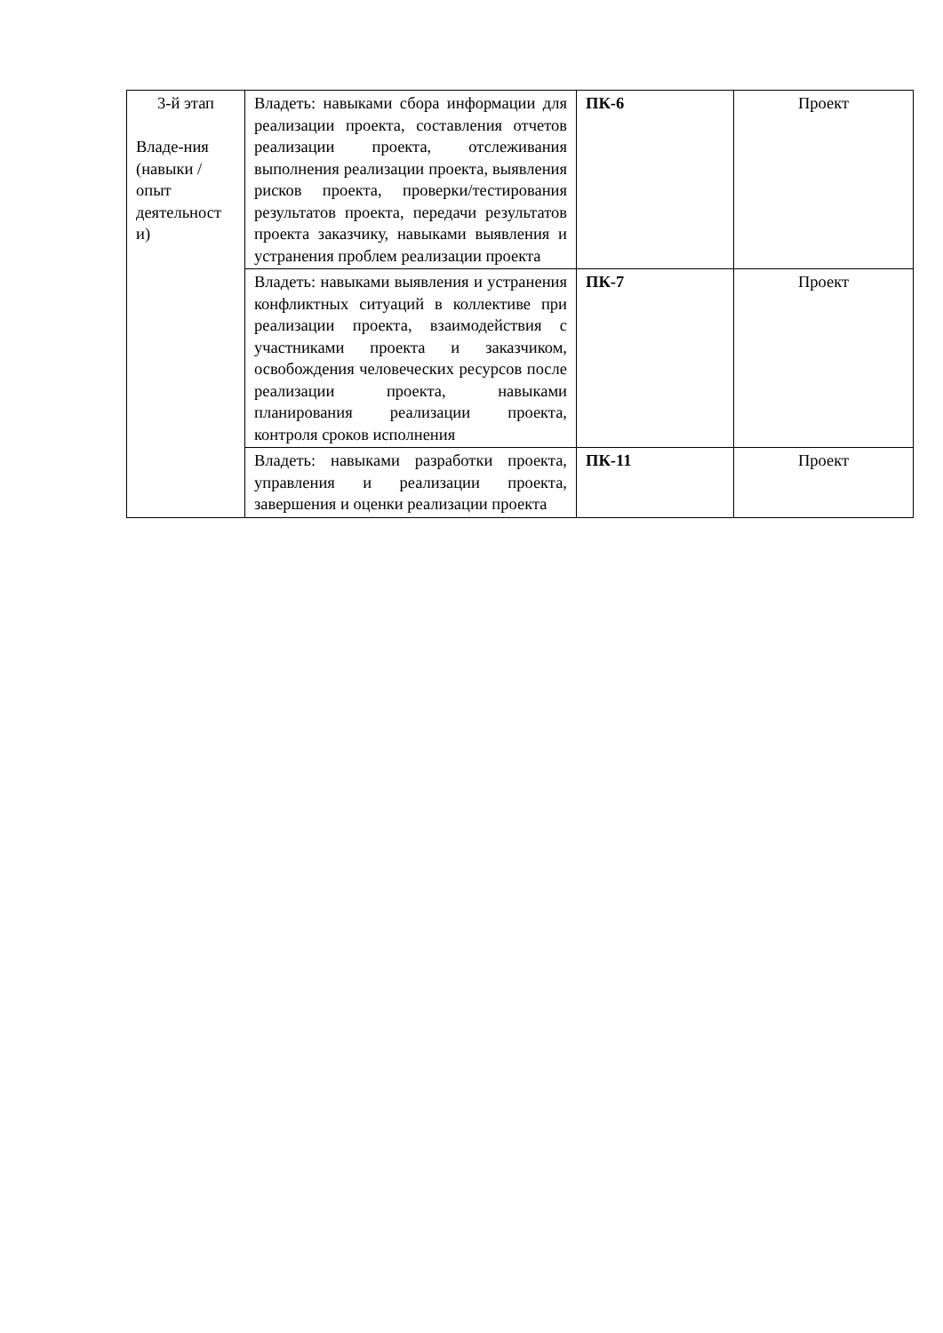| 3-й этап Владе-ния (навыки / опыт деятельност и) | Владеть: навыками сбора информации для реализации проекта, составления отчетов реализации проекта, отслеживания выполнения реализации проекта, выявления рисков проекта, проверки/тестирования результатов проекта, передачи результатов проекта заказчику, навыками выявления и устранения проблем реализации проекта | ПК-6 | Проект |
| | Владеть: навыками выявления и устранения конфликтных ситуаций в коллективе при реализации проекта, взаимодействия с участниками проекта и заказчиком, освобождения человеческих ресурсов после реализации проекта, навыками планирования реализации проекта, контроля сроков исполнения | ПК-7 | Проект |
| | Владеть: навыками разработки проекта, управления и реализации проекта, завершения и оценки реализации проекта | ПК-11 | Проект |